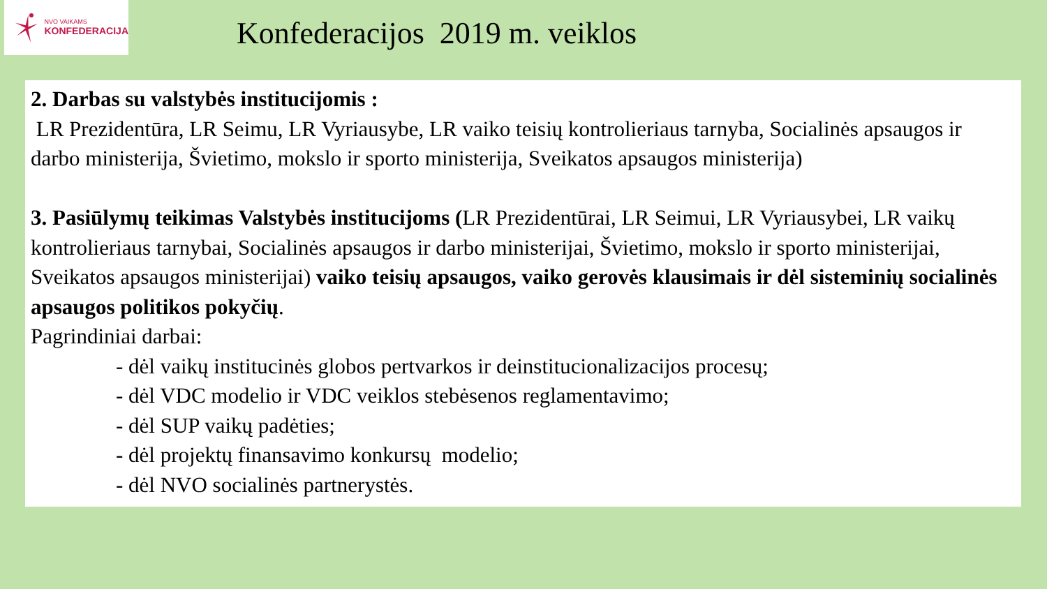NVO VAIKAMS
KONFEDERACIJA
Konfederacijos 2019 m. veiklos
2. Darbas su valstybės institucijomis :
LR Prezidentūra, LR Seimu, LR Vyriausybe, LR vaiko teisių kontrolieriaus tarnyba, Socialinės apsaugos ir darbo ministerija, Švietimo, mokslo ir sporto ministerija, Sveikatos apsaugos ministerija)
3. Pasiūlymų teikimas Valstybės institucijoms (LR Prezidentūrai, LR Seimui, LR Vyriausybei, LR vaikų kontrolieriaus tarnybai, Socialinės apsaugos ir darbo ministerijai, Švietimo, mokslo ir sporto ministerijai, Sveikatos apsaugos ministerijai) vaiko teisių apsaugos, vaiko gerovės klausimais ir dėl sisteminių socialinės apsaugos politikos pokyčių.
Pagrindiniai darbai:
- dėl vaikų institucinės globos pertvarkos ir deinstitucionalizacijos procesų;
- dėl VDC modelio ir VDC veiklos stebėsenos reglamentavimo;
- dėl SUP vaikų padėties;
- dėl projektų finansavimo konkursų modelio;
- dėl NVO socialinės partnerystės.